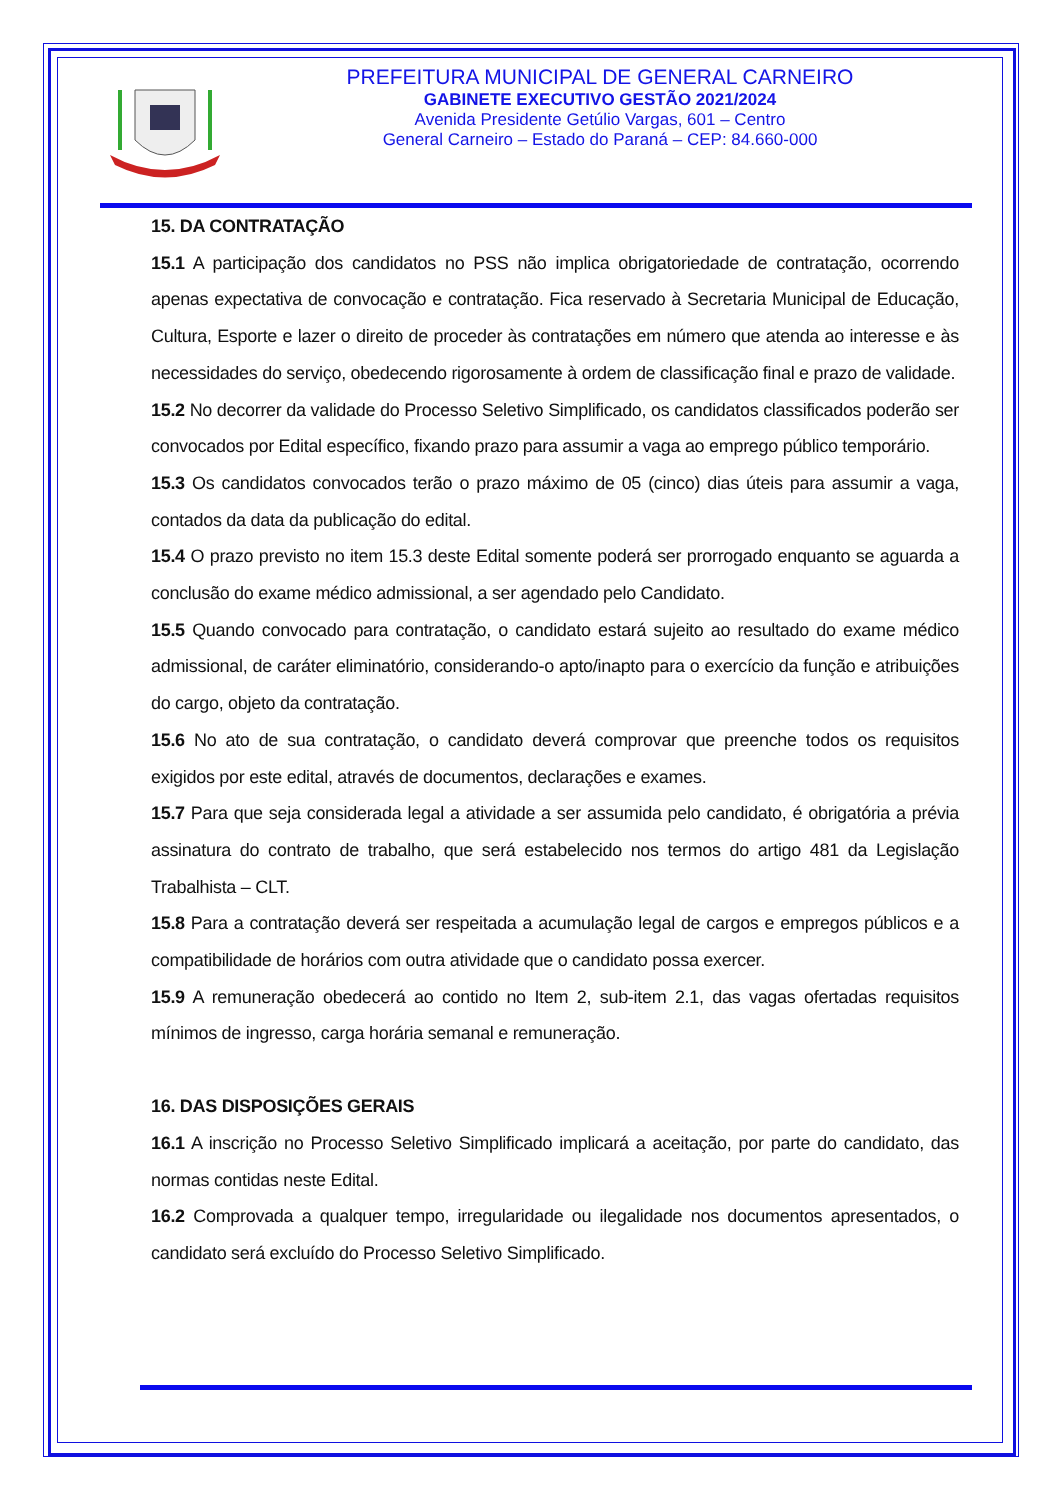PREFEITURA MUNICIPAL DE GENERAL CARNEIRO
GABINETE EXECUTIVO GESTÃO 2021/2024
Avenida Presidente Getúlio Vargas, 601 – Centro
General Carneiro – Estado do Paraná – CEP: 84.660-000
15. DA CONTRATAÇÃO
15.1 A participação dos candidatos no PSS não implica obrigatoriedade de contratação, ocorrendo apenas expectativa de convocação e contratação. Fica reservado à Secretaria Municipal de Educação, Cultura, Esporte e lazer o direito de proceder às contratações em número que atenda ao interesse e às necessidades do serviço, obedecendo rigorosamente à ordem de classificação final e prazo de validade.
15.2 No decorrer da validade do Processo Seletivo Simplificado, os candidatos classificados poderão ser convocados por Edital específico, fixando prazo para assumir a vaga ao emprego público temporário.
15.3 Os candidatos convocados terão o prazo máximo de 05 (cinco) dias úteis para assumir a vaga, contados da data da publicação do edital.
15.4 O prazo previsto no item 15.3 deste Edital somente poderá ser prorrogado enquanto se aguarda a conclusão do exame médico admissional, a ser agendado pelo Candidato.
15.5 Quando convocado para contratação, o candidato estará sujeito ao resultado do exame médico admissional, de caráter eliminatório, considerando-o apto/inapto para o exercício da função e atribuições do cargo, objeto da contratação.
15.6 No ato de sua contratação, o candidato deverá comprovar que preenche todos os requisitos exigidos por este edital, através de documentos, declarações e exames.
15.7 Para que seja considerada legal a atividade a ser assumida pelo candidato, é obrigatória a prévia assinatura do contrato de trabalho, que será estabelecido nos termos do artigo 481 da Legislação Trabalhista – CLT.
15.8 Para a contratação deverá ser respeitada a acumulação legal de cargos e empregos públicos e a compatibilidade de horários com outra atividade que o candidato possa exercer.
15.9 A remuneração obedecerá ao contido no Item 2, sub-item 2.1, das vagas ofertadas requisitos mínimos de ingresso, carga horária semanal e remuneração.
16. DAS DISPOSIÇÕES GERAIS
16.1 A inscrição no Processo Seletivo Simplificado implicará a aceitação, por parte do candidato, das normas contidas neste Edital.
16.2 Comprovada a qualquer tempo, irregularidade ou ilegalidade nos documentos apresentados, o candidato será excluído do Processo Seletivo Simplificado.